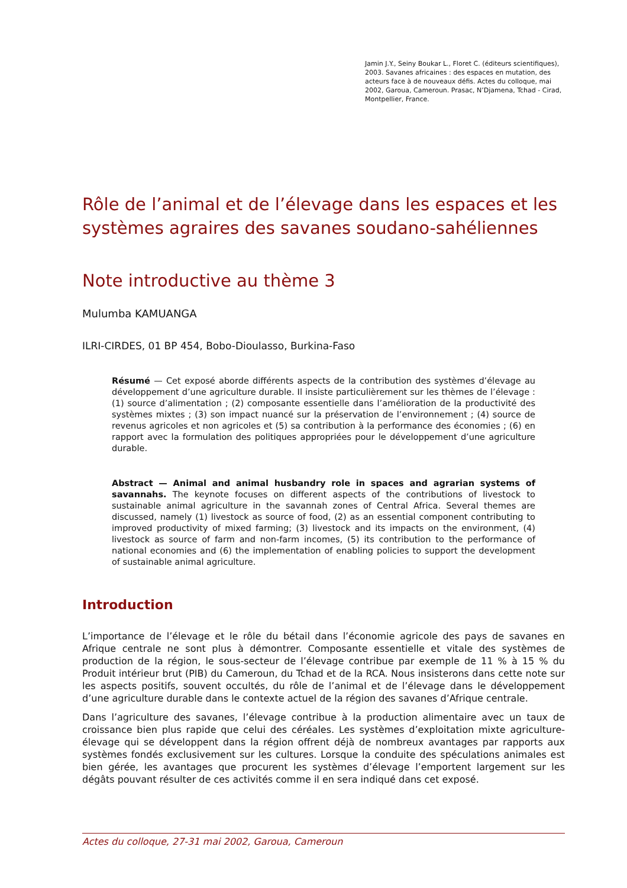Jamin J.Y., Seiny Boukar L., Floret C. (éditeurs scientifiques), 2003. Savanes africaines : des espaces en mutation, des acteurs face à de nouveaux défis. Actes du colloque, mai 2002, Garoua, Cameroun. Prasac, N’Djamena, Tchad - Cirad, Montpellier, France.
Rôle de l’animal et de l’élevage dans les espaces et les systèmes agraires des savanes soudano-sahéliennes
Note introductive au thème 3
Mulumba KAMUANGA
ILRI-CIRDES, 01 BP 454, Bobo-Dioulasso, Burkina-Faso
Résumé — Cet exposé aborde différents aspects de la contribution des systèmes d’élevage au développement d’une agriculture durable. Il insiste particulièrement sur les thèmes de l’élevage : (1) source d’alimentation ; (2) composante essentielle dans l’amélioration de la productivité des systèmes mixtes ; (3) son impact nuancé sur la préservation de l’environnement ; (4) source de revenus agricoles et non agricoles et (5) sa contribution à la performance des économies ; (6) en rapport avec la formulation des politiques appropriées pour le développement d’une agriculture durable.
Abstract — Animal and animal husbandry role in spaces and agrarian systems of savannahs. The keynote focuses on different aspects of the contributions of livestock to sustainable animal agriculture in the savannah zones of Central Africa. Several themes are discussed, namely (1) livestock as source of food, (2) as an essential component contributing to improved productivity of mixed farming; (3) livestock and its impacts on the environment, (4) livestock as source of farm and non-farm incomes, (5) its contribution to the performance of national economies and (6) the implementation of enabling policies to support the development of sustainable animal agriculture.
Introduction
L’importance de l’élevage et le rôle du bétail dans l’économie agricole des pays de savanes en Afrique centrale ne sont plus à démontrer. Composante essentielle et vitale des systèmes de production de la région, le sous-secteur de l’élevage contribue par exemple de 11 % à 15 % du Produit intérieur brut (PIB) du Cameroun, du Tchad et de la RCA. Nous insisterons dans cette note sur les aspects positifs, souvent occultés, du rôle de l’animal et de l’élevage dans le développement d’une agriculture durable dans le contexte actuel de la région des savanes d’Afrique centrale.
Dans l’agriculture des savanes, l’élevage contribue à la production alimentaire avec un taux de croissance bien plus rapide que celui des céréales. Les systèmes d’exploitation mixte agriculture-élevage qui se développent dans la région offrent déjà de nombreux avantages par rapports aux systèmes fondés exclusivement sur les cultures. Lorsque la conduite des spéculations animales est bien gérée, les avantages que procurent les systèmes d’élevage l’emportent largement sur les dégâts pouvant résulter de ces activités comme il en sera indiqué dans cet exposé.
Actes du colloque, 27-31 mai 2002, Garoua, Cameroun